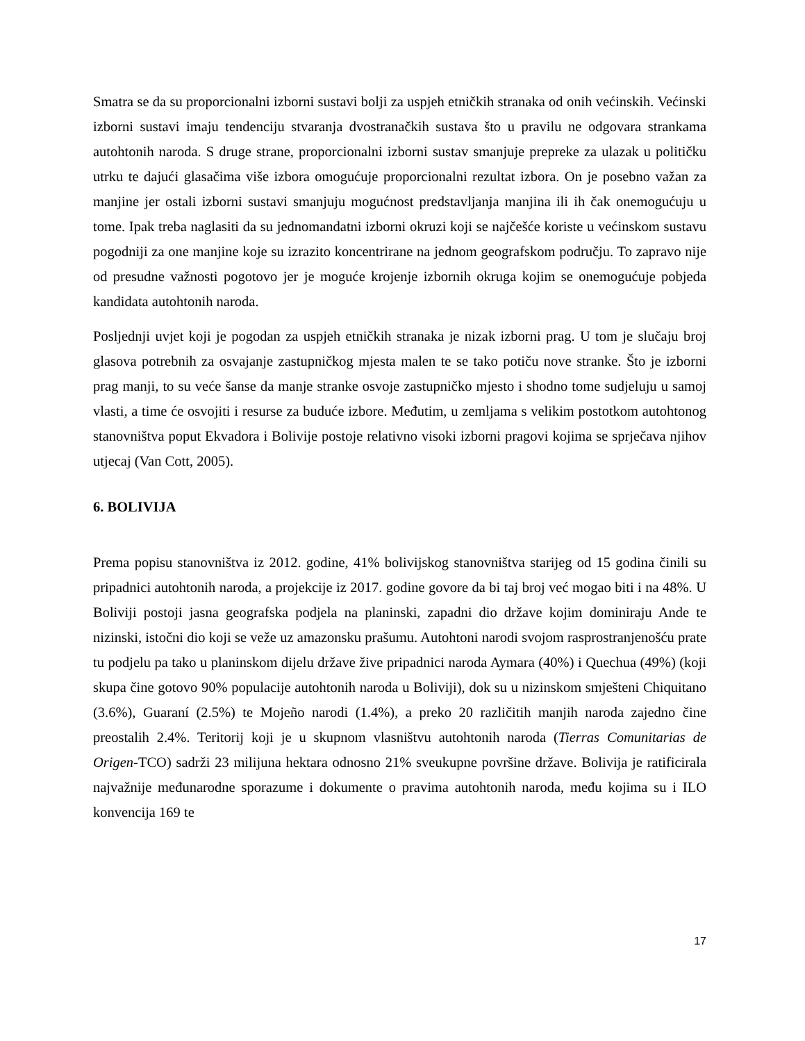Smatra se da su proporcionalni izborni sustavi bolji za uspjeh etničkih stranaka od onih većinskih. Većinski izborni sustavi imaju tendenciju stvaranja dvostranačkih sustava što u pravilu ne odgovara strankama autohtonih naroda. S druge strane, proporcionalni izborni sustav smanjuje prepreke za ulazak u političku utrku te dajući glasačima više izbora omogućuje proporcionalni rezultat izbora. On je posebno važan za manjine jer ostali izborni sustavi smanjuju mogućnost predstavljanja manjina ili ih čak onemogućuju u tome. Ipak treba naglasiti da su jednomandatni izborni okruzi koji se najčešće koriste u većinskom sustavu pogodniji za one manjine koje su izrazito koncentrirane na jednom geografskom području. To zapravo nije od presudne važnosti pogotovo jer je moguće krojenje izbornih okruga kojim se onemogućuje pobjeda kandidata autohtonih naroda.
Posljednji uvjet koji je pogodan za uspjeh etničkih stranaka je nizak izborni prag. U tom je slučaju broj glasova potrebnih za osvajanje zastupničkog mjesta malen te se tako potiču nove stranke. Što je izborni prag manji, to su veće šanse da manje stranke osvoje zastupničko mjesto i shodno tome sudjeluju u samoj vlasti, a time će osvojiti i resurse za buduće izbore. Međutim, u zemljama s velikim postotkom autohtonog stanovništva poput Ekvadora i Bolivije postoje relativno visoki izborni pragovi kojima se sprječava njihov utjecaj (Van Cott, 2005).
6. BOLIVIJA
Prema popisu stanovništva iz 2012. godine, 41% bolivijskog stanovništva starijeg od 15 godina činili su pripadnici autohtonih naroda, a projekcije iz 2017. godine govore da bi taj broj već mogao biti i na 48%. U Boliviji postoji jasna geografska podjela na planinski, zapadni dio države kojim dominiraju Ande te nizinski, istočni dio koji se veže uz amazonsku prašumu. Autohtoni narodi svojom rasprostranjenošću prate tu podjelu pa tako u planinskom dijelu države žive pripadnici naroda Aymara (40%) i Quechua (49%) (koji skupa čine gotovo 90% populacije autohtonih naroda u Boliviji), dok su u nizinskom smješteni Chiquitano (3.6%), Guaraní (2.5%) te Mojeño narodi (1.4%), a preko 20 različitih manjih naroda zajedno čine preostalih 2.4%. Teritorij koji je u skupnom vlasništvu autohtonih naroda (Tierras Comunitarias de Origen-TCO) sadrži 23 milijuna hektara odnosno 21% sveukupne površine države. Bolivija je ratificirala najvažnije međunarodne sporazume i dokumente o pravima autohtonih naroda, među kojima su i ILO konvencija 169 te
17